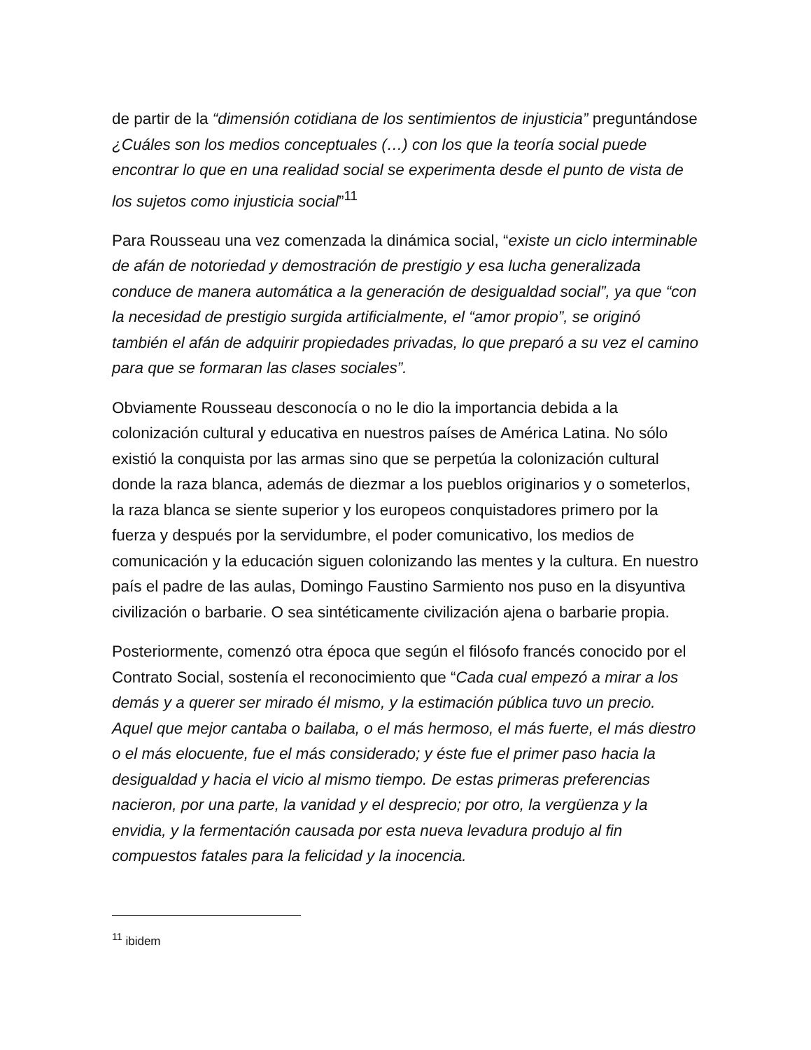de partir de la “dimensión cotidiana de los sentimientos de injusticia” preguntándose ¿Cuáles son los medios conceptuales (…) con los que la teoría social puede encontrar lo que en una realidad social se experimenta desde el punto de vista de los sujetos como injusticia social”<sup>11</sup>
Para Rousseau una vez comenzada la dinámica social, “existe un ciclo interminable de afán de notoriedad y demostración de prestigio y esa lucha generalizada conduce de manera automática a la generación de desigualdad social”, ya que “con la necesidad de prestigio surgida artificialmente, el “amor propio”, se originó también el afán de adquirir propiedades privadas, lo que preparó a su vez el camino para que se formaran las clases sociales”.
Obviamente Rousseau desconocía o no le dio la importancia debida a la colonización cultural y educativa en nuestros países de América Latina. No sólo existió la conquista por las armas sino que se perpetúa la colonización cultural donde la raza blanca, además de diezmar a los pueblos originarios y o someterlos, la raza blanca se siente superior y los europeos conquistadores primero por la fuerza y después por la servidumbre, el poder comunicativo, los medios de comunicación y la educación siguen colonizando las mentes y la cultura. En nuestro país el padre de las aulas, Domingo Faustino Sarmiento nos puso en la disyuntiva civilización o barbarie. O sea sintéticamente civilización ajena o barbarie propia.
Posteriormente, comenzó otra época que según el filósofo francés conocido por el Contrato Social, sostenía el reconocimiento que “Cada cual empezó a mirar a los demás y a querer ser mirado él mismo, y la estimación pública tuvo un precio. Aquel que mejor cantaba o bailaba, o el más hermoso, el más fuerte, el más diestro o el más elocuente, fue el más considerado; y éste fue el primer paso hacia la desigualdad y hacia el vicio al mismo tiempo. De estas primeras preferencias nacieron, por una parte, la vanidad y el desprecio; por otro, la vergüenza y la envidia, y la fermentación causada por esta nueva levadura produjo al fin compuestos fatales para la felicidad y la inocencia.
<sup>11</sup> ibidem